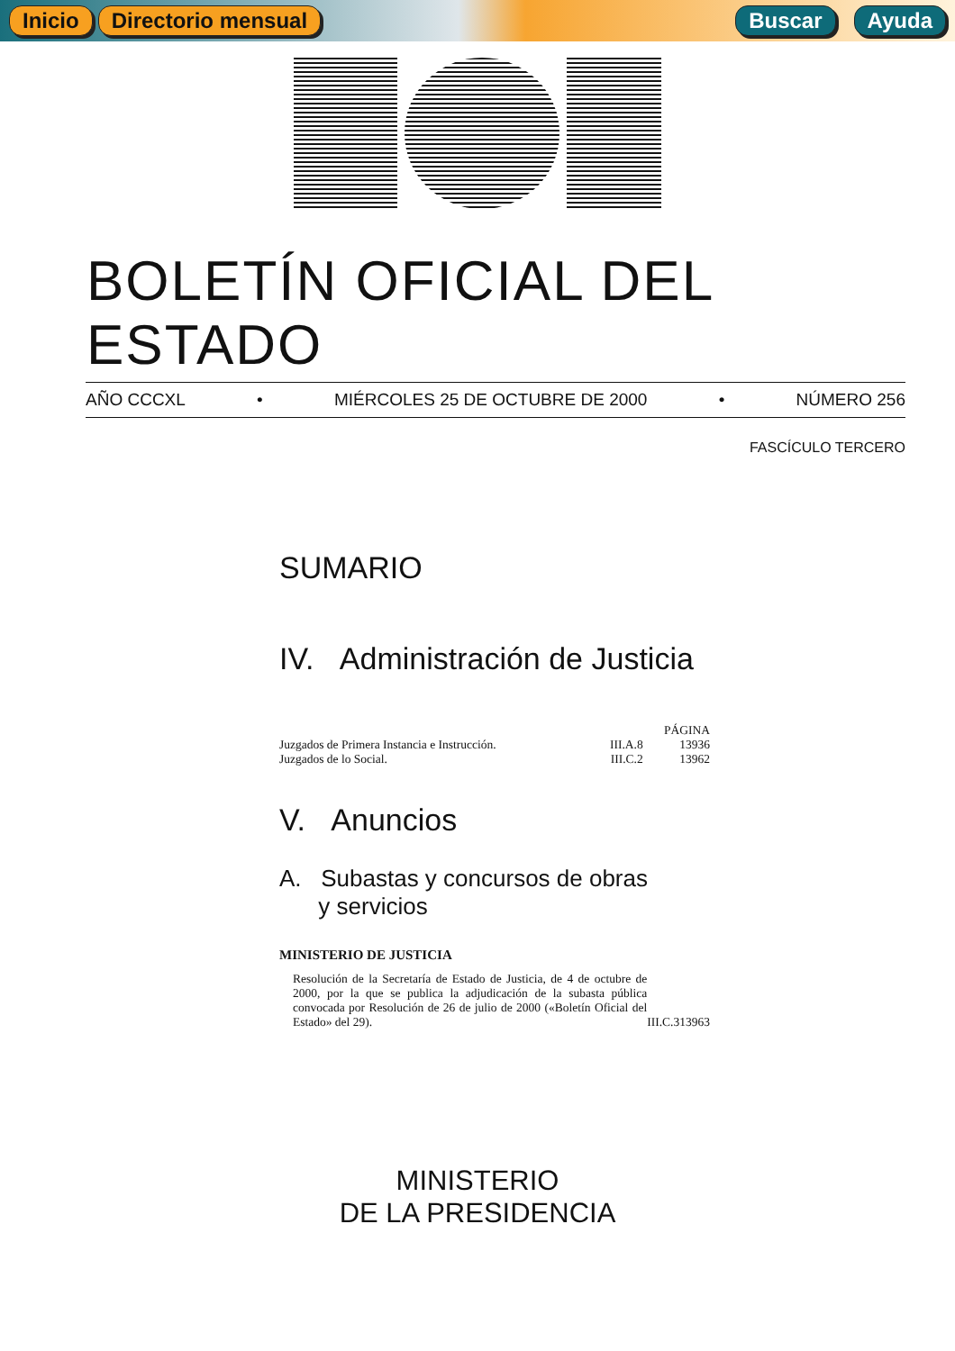Inicio Directorio mensual Buscar Ayuda
BOLETÍN OFICIAL DEL ESTADO
AÑO CCCXL • MIÉRCOLES 25 DE OCTUBRE DE 2000 • NÚMERO 256
FASCÍCULO TERCERO
SUMARIO
IV. Administración de Justicia
| | | PÁGINA |
| Juzgados de Primera Instancia e Instrucción. | III.A.8 | 13936 |
| Juzgados de lo Social. | III.C.2 | 13962 |
V. Anuncios
A. Subastas y concursos de obras
y servicios
MINISTERIO DE JUSTICIA
| Resolución de la Secretaría de Estado de Justicia, de 4 de octubre de 2000, por la que se publica la adjudicación de la subasta pública convocada por Resolución de 26 de julio de 2000 («Boletín Oficial del Estado» del 29). | III.C.3 | 13963 |
MINISTERIO
DE LA PRESIDENCIA